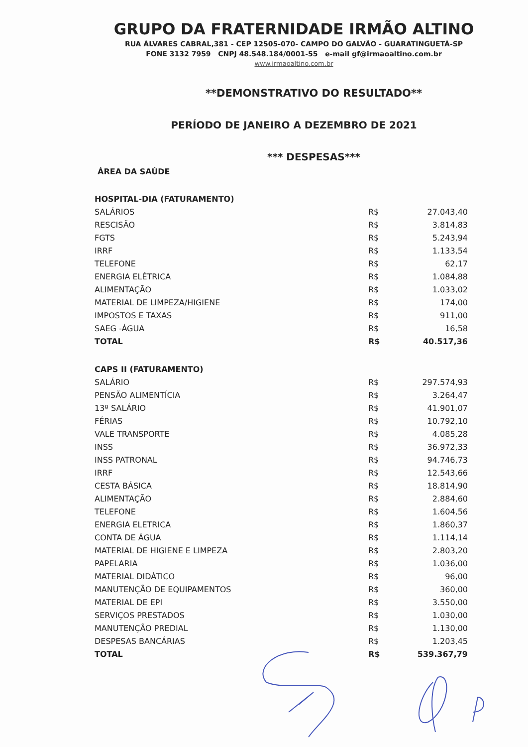GRUPO DA FRATERNIDADE IRMÃO ALTINO
RUA ÁLVARES CABRAL,381 - CEP 12505-070- CAMPO DO GALVÃO - GUARATINGUETÁ-SP
FONE 3132 7959 CNPJ 48.548.184/0001-55 e-mail gf@irmaoaltino.com.br
www.irmaoaltino.com.br
**DEMONSTRATIVO DO RESULTADO**
PERÍODO DE JANEIRO A DEZEMBRO DE 2021
*** DESPESAS***
ÁREA DA SAÚDE
| HOSPITAL-DIA (FATURAMENTO) | | |
| SALÁRIOS | R$ | 27.043,40 |
| RESCISÃO | R$ | 3.814,83 |
| FGTS | R$ | 5.243,94 |
| IRRF | R$ | 1.133,54 |
| TELEFONE | R$ | 62,17 |
| ENERGIA ELÉTRICA | R$ | 1.084,88 |
| ALIMENTAÇÃO | R$ | 1.033,02 |
| MATERIAL DE LIMPEZA/HIGIENE | R$ | 174,00 |
| IMPOSTOS E TAXAS | R$ | 911,00 |
| SAEG -ÁGUA | R$ | 16,58 |
| TOTAL | R$ | 40.517,36 |
| CAPS II (FATURAMENTO) | | |
| SALÁRIO | R$ | 297.574,93 |
| PENSÃO ALIMENTÍCIA | R$ | 3.264,47 |
| 13º SALÁRIO | R$ | 41.901,07 |
| FÉRIAS | R$ | 10.792,10 |
| VALE TRANSPORTE | R$ | 4.085,28 |
| INSS | R$ | 36.972,33 |
| INSS PATRONAL | R$ | 94.746,73 |
| IRRF | R$ | 12.543,66 |
| CESTA BÁSICA | R$ | 18.814,90 |
| ALIMENTAÇÃO | R$ | 2.884,60 |
| TELEFONE | R$ | 1.604,56 |
| ENERGIA ELETRICA | R$ | 1.860,37 |
| CONTA DE ÁGUA | R$ | 1.114,14 |
| MATERIAL DE HIGIENE E LIMPEZA | R$ | 2.803,20 |
| PAPELARIA | R$ | 1.036,00 |
| MATERIAL DIDÁTICO | R$ | 96,00 |
| MANUTENÇÃO DE EQUIPAMENTOS | R$ | 360,00 |
| MATERIAL DE EPI | R$ | 3.550,00 |
| SERVIÇOS PRESTADOS | R$ | 1.030,00 |
| MANUTENÇÃO PREDIAL | R$ | 1.130,00 |
| DESPESAS BANCÁRIAS | R$ | 1.203,45 |
| TOTAL | R$ | 539.367,79 |